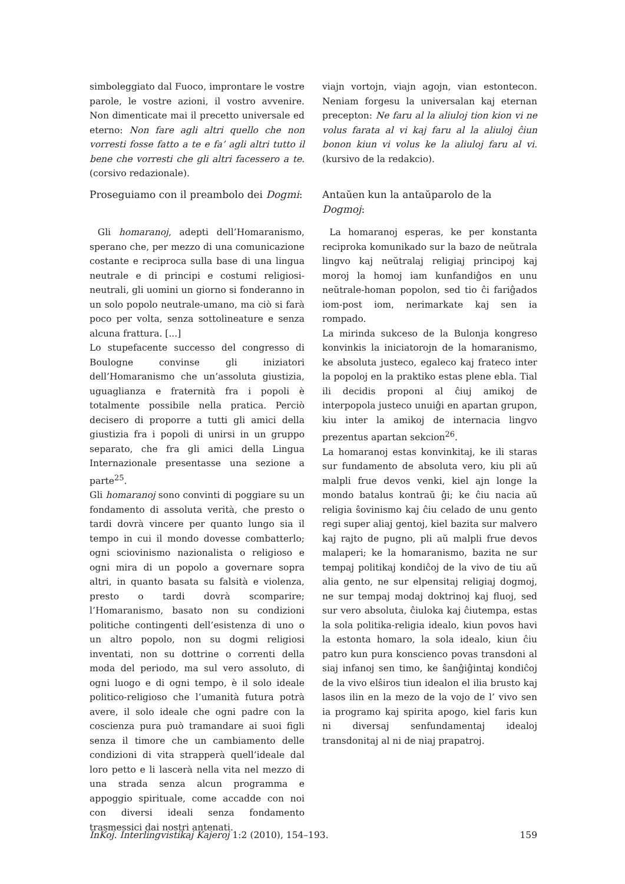simboleggiato dal Fuoco, improntare le vostre parole, le vostre azioni, il vostro avvenire. Non dimenticate mai il precetto universale ed eterno: Non fare agli altri quello che non vorresti fosse fatto a te e fa’ agli altri tutto il bene che vorresti che gli altri facessero a te. (corsivo redazionale).
viajn vortojn, viajn agojn, vian estontecon. Neniam forgesu la universalan kaj eternan precepton: Ne faru al la aliuloj tion kion vi ne volus farata al vi kaj faru al la aliuloj ĉiun bonon kiun vi volus ke la aliuloj faru al vi. (kursivo de la redakcio).
Proseguiamo con il preambolo dei Dogmi:
Antaŭen kun la antaŭparolo de la Dogmoj:
Gli homaranoj, adepti dell’Homaranismo, sperano che, per mezzo di una comunicazione costante e reciproca sulla base di una lingua neutrale e di principi e costumi religiosi-neutrali, gli uomini un giorno si fonderanno in un solo popolo neutrale-umano, ma ciò si farà poco per volta, senza sottolineature e senza alcuna frattura. [...]
Lo stupefacente successo del congresso di Boulogne convinse gli iniziatori dell’Homaranismo che un’assoluta giustizia, uguaglianza e fraternità fra i popoli è totalmente possibile nella pratica. Perciò decisero di proporre a tutti gli amici della giustizia fra i popoli di unirsi in un gruppo separato, che fra gli amici della Lingua Internazionale presentasse una sezione a parte<sup>25</sup>.
Gli homaranoj sono convinti di poggiare su un fondamento di assoluta verità, che presto o tardi dovrà vincere per quanto lungo sia il tempo in cui il mondo dovesse combatterlo; ogni sciovinismo nazionalista o religioso e ogni mira di un popolo a governare sopra altri, in quanto basata su falsità e violenza, presto o tardi dovrà scomparire; l’Homaranismo, basato non su condizioni politiche contingenti dell’esistenza di uno o un altro popolo, non su dogmi religiosi inventati, non su dottrine o correnti della moda del periodo, ma sul vero assoluto, di ogni luogo e di ogni tempo, è il solo ideale politico-religioso che l’umanità futura potrà avere, il solo ideale che ogni padre con la coscienza pura può tramandare ai suoi figli senza il timore che un cambiamento delle condizioni di vita strapperà quell’ideale dal loro petto e li lascerà nella vita nel mezzo di una strada senza alcun programma e appoggio spirituale, come accadde con noi con diversi ideali senza fondamento trasmessici dai nostri antenati.
La homaranoj esperas, ke per konstanta reciproka komunikado sur la bazo de neŭtrala lingvo kaj neŭtralaj religiaj principoj kaj moroj la homoj iam kunfandiĝos en unu neŭtrale-homan popolon, sed tio ĉi fariĝados iom-post iom, nerimarkate kaj sen ia rompado.
La mirinda sukceso de la Bulonja kongreso konvinkis la iniciatorojn de la homaranismo, ke absoluta justeco, egaleco kaj frateco inter la popoloj en la praktiko estas plene ebla. Tial ili decidis proponi al ĉiuj amikoj de interpopola justeco unuiĝi en apartan grupon, kiu inter la amikoj de internacia lingvo prezentus apartan sekcion<sup>26</sup>.
La homaranoj estas konvinkitaj, ke ili staras sur fundamento de absoluta vero, kiu pli aŭ malpli frue devos venki, kiel ajn longe la mondo batalus kontraŭ ĝi; ke ĉiu nacia aŭ religia ŝovinismo kaj ĉiu celado de unu gento regi super aliaj gentoj, kiel bazita sur malvero kaj rajto de pugno, pli aŭ malpli frue devos malaperi; ke la homaranismo, bazita ne sur tempaj politikaj kondiĉoj de la vivo de tiu aŭ alia gento, ne sur elpensitaj religiaj dogmoj, ne sur tempaj modaj doktrinoj kaj fluoj, sed sur vero absoluta, ĉiuloka kaj ĉiutempa, estas la sola politika-religia idealo, kiun povos havi la estonta homaro, la sola idealo, kiun ĉiu patro kun pura konscienco povas transdoni al siaj infanoj sen timo, ke ŝanĝiĝintaj kondiĉoj de la vivo elŝiros tiun idealon el ilia brusto kaj lasos ilin en la mezo de la vojo de l’ vivo sen ia programo kaj spirita apogo, kiel faris kun ni diversaj senfundamentaj idealoj transdonitaj al ni de niaj prapatroj.
InKoj. Interlingvistikaj Kajeroj 1:2 (2010), 154–193. 159